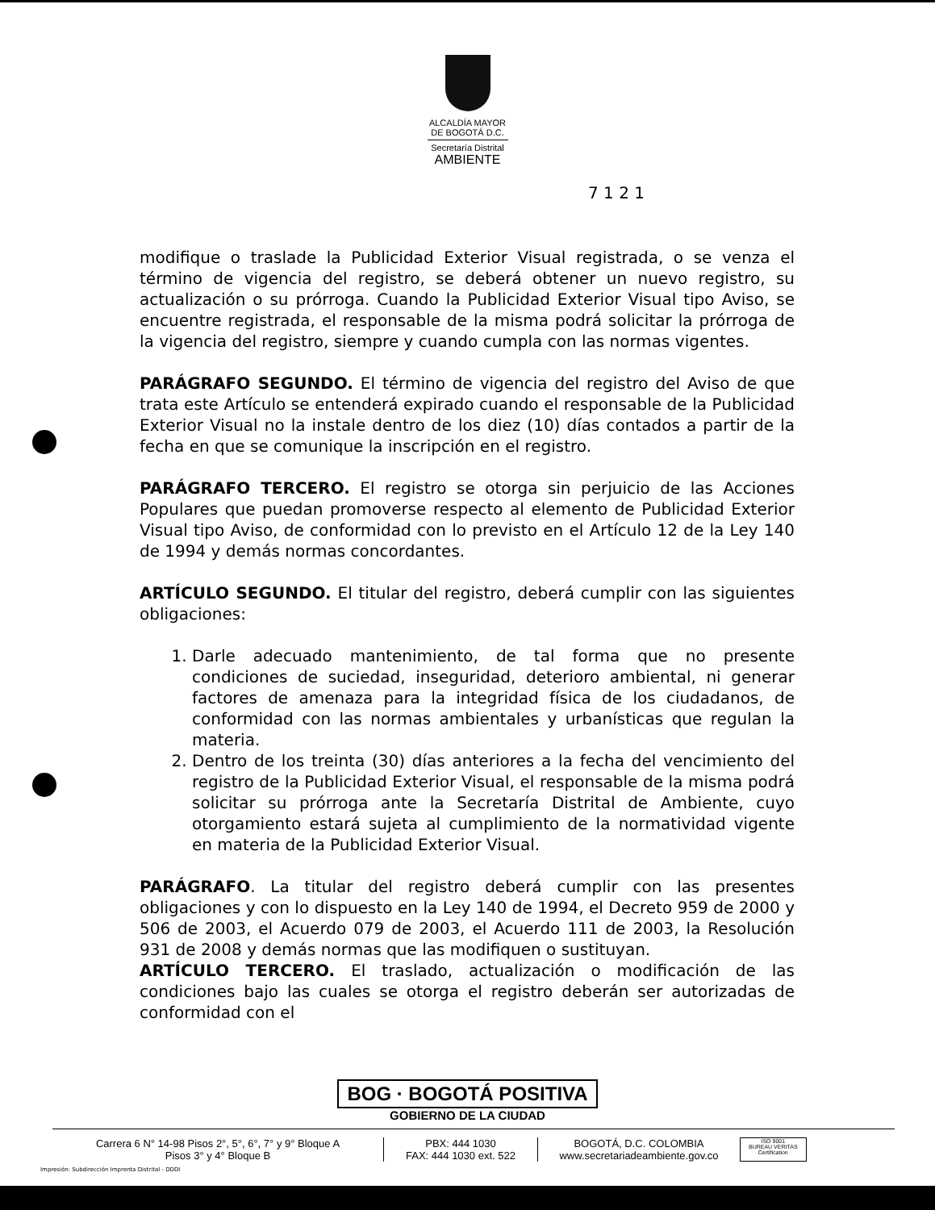ALCALDÍA MAYOR
DE BOGOTÁ D.C.
Secretaría Distrital
AMBIENTE
7 1 2 1
modifique o traslade la Publicidad Exterior Visual registrada, o se venza el término de vigencia del registro, se deberá obtener un nuevo registro, su actualización o su prórroga. Cuando la Publicidad Exterior Visual tipo Aviso, se encuentre registrada, el responsable de la misma podrá solicitar la prórroga de la vigencia del registro, siempre y cuando cumpla con las normas vigentes.
PARÁGRAFO SEGUNDO. El término de vigencia del registro del Aviso de que trata este Artículo se entenderá expirado cuando el responsable de la Publicidad Exterior Visual no la instale dentro de los diez (10) días contados a partir de la fecha en que se comunique la inscripción en el registro.
PARÁGRAFO TERCERO. El registro se otorga sin perjuicio de las Acciones Populares que puedan promoverse respecto al elemento de Publicidad Exterior Visual tipo Aviso, de conformidad con lo previsto en el Artículo 12 de la Ley 140 de 1994 y demás normas concordantes.
ARTÍCULO SEGUNDO. El titular del registro, deberá cumplir con las siguientes obligaciones:
1. Darle adecuado mantenimiento, de tal forma que no presente condiciones de suciedad, inseguridad, deterioro ambiental, ni generar factores de amenaza para la integridad física de los ciudadanos, de conformidad con las normas ambientales y urbanísticas que regulan la materia.
2. Dentro de los treinta (30) días anteriores a la fecha del vencimiento del registro de la Publicidad Exterior Visual, el responsable de la misma podrá solicitar su prórroga ante la Secretaría Distrital de Ambiente, cuyo otorgamiento estará sujeta al cumplimiento de la normatividad vigente en materia de la Publicidad Exterior Visual.
PARÁGRAFO. La titular del registro deberá cumplir con las presentes obligaciones y con lo dispuesto en la Ley 140 de 1994, el Decreto 959 de 2000 y 506 de 2003, el Acuerdo 079 de 2003, el Acuerdo 111 de 2003, la Resolución 931 de 2008 y demás normas que las modifiquen o sustituyan.
ARTÍCULO TERCERO. El traslado, actualización o modificación de las condiciones bajo las cuales se otorga el registro deberán ser autorizadas de conformidad con el
BOG · BOGOTÁ POSITIVA
GOBIERNO DE LA CIUDAD
Carrera 6 N° 14-98 Pisos 2°, 5°, 6°, 7° y 9° Bloque A
Pisos 3° y 4° Bloque B
PBX: 444 1030
FAX: 444 1030 ext. 522
BOGOTÁ, D.C. COLOMBIA
www.secretariadeambiente.gov.co
ISO 9001
BUREAU VERITAS
Certification
Impresión: Subdirección Imprenta Distrital - DDDI